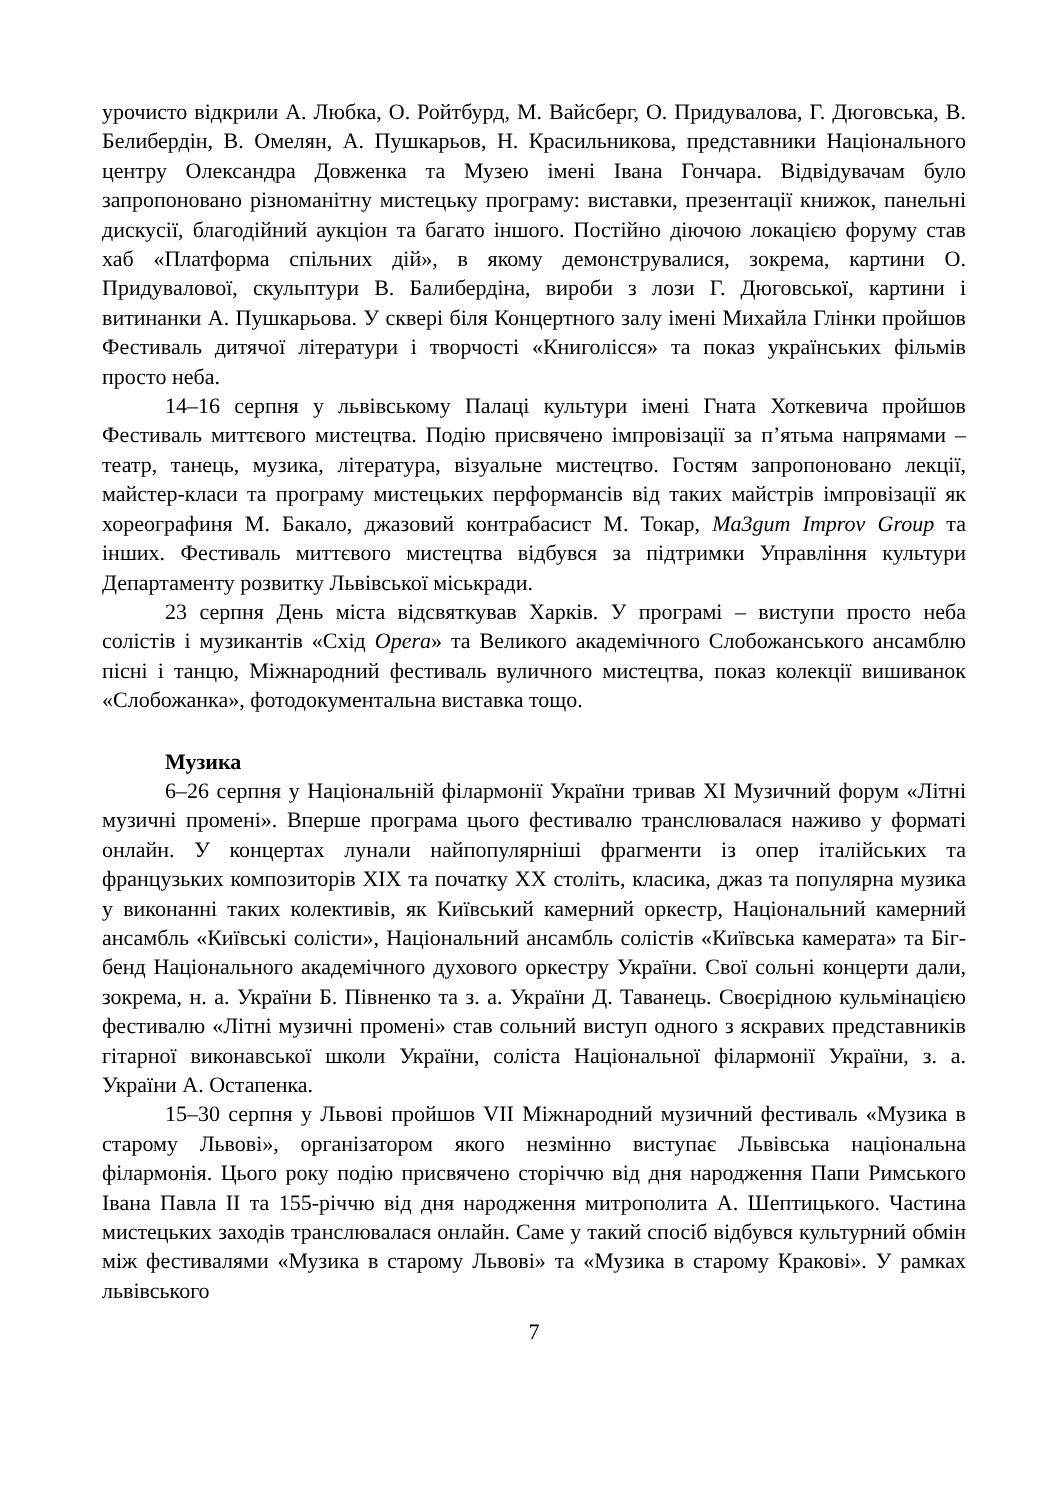урочисто відкрили А. Любка, О. Ройтбурд, М. Вайсберг, О. Придувалова, Г. Дюговська, В. Белибердін, В. Омелян, А. Пушкарьов, Н. Красильникова, представники Національного центру Олександра Довженка та Музею імені Івана Гончара. Відвідувачам було запропоновано різноманітну мистецьку програму: виставки, презентації книжок, панельні дискусії, благодійний аукціон та багато іншого. Постійно діючою локацією форуму став хаб «Платформа спільних дій», в якому демонструвалися, зокрема, картини О. Придувалової, скульптури В. Балибердіна, вироби з лози Г. Дюговської, картини і витинанки А. Пушкарьова. У сквері біля Концертного залу імені Михайла Глінки пройшов Фестиваль дитячої літератури і творчості «Книголісся» та показ українських фільмів просто неба.
14–16 серпня у львівському Палаці культури імені Гната Хоткевича пройшов Фестиваль миттєвого мистецтва. Подію присвячено імпровізації за п’ятьма напрямами – театр, танець, музика, література, візуальне мистецтво. Гостям запропоновано лекції, майстер-класи та програму мистецьких перформансів від таких майстрів імпровізації як хореографиня М. Бакало, джазовий контрабасист М. Токар, Ma3gum Improv Group та інших. Фестиваль миттєвого мистецтва відбувся за підтримки Управління культури Департаменту розвитку Львівської міськради.
23 серпня День міста відсвяткував Харків. У програмі – виступи просто неба солістів і музикантів «Схід Opera» та Великого академічного Слобожанського ансамблю пісні і танцю, Міжнародний фестиваль вуличного мистецтва, показ колекції вишиванок «Слобожанка», фотодокументальна виставка тощо.
Музика
6–26 серпня у Національній філармонії України тривав XI Музичний форум «Літні музичні промені». Вперше програма цього фестивалю транслювалася наживо у форматі онлайн. У концертах лунали найпопулярніші фрагменти із опер італійських та французьких композиторів XIX та початку XX століть, класика, джаз та популярна музика у виконанні таких колективів, як Київський камерний оркестр, Національний камерний ансамбль «Київські солісти», Національний ансамбль солістів «Київська камерата» та Біг-бенд Національного академічного духового оркестру України. Свої сольні концерти дали, зокрема, н. а. України Б. Півненко та з. а. України Д. Таванець. Своєрідною кульмінацією фестивалю «Літні музичні промені» став сольний виступ одного з яскравих представників гітарної виконавської школи України, соліста Національної філармонії України, з. а. України А. Остапенка.
15–30 серпня у Львові пройшов VII Міжнародний музичний фестиваль «Музика в старому Львові», організатором якого незмінно виступає Львівська національна філармонія. Цього року подію присвячено сторіччю від дня народження Папи Римського Івана Павла II та 155-річчю від дня народження митрополита А. Шептицького. Частина мистецьких заходів транслювалася онлайн. Саме у такий спосіб відбувся культурний обмін між фестивалями «Музика в старому Львові» та «Музика в старому Кракові». У рамках львівського
7